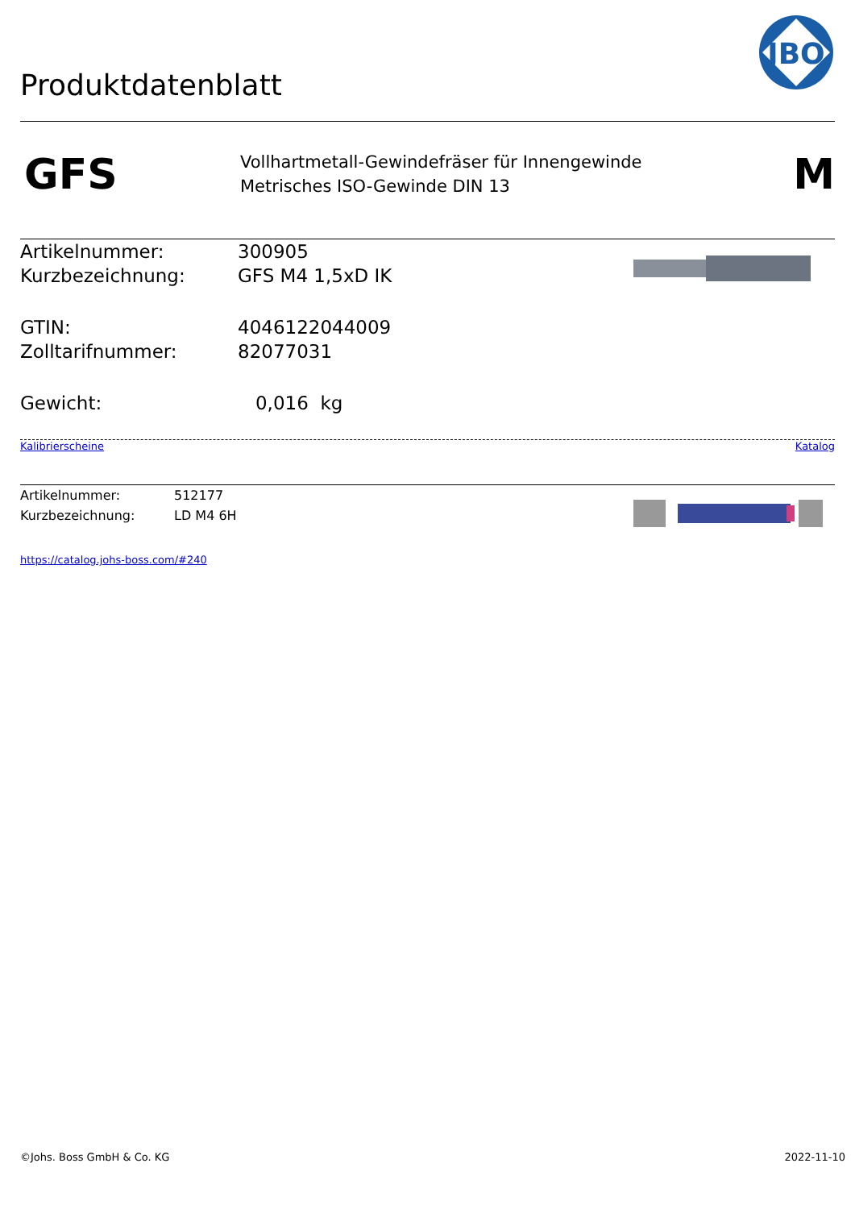Produktdatenblatt
JBO
GFS
Vollhartmetall-Gewindefräser für Innengewinde
Metrisches ISO-Gewinde DIN 13
M
| Artikelnummer: | 300905 |
| Kurzbezeichnung: | GFS M4 1,5xD IK |
| GTIN: | 4046122044009 |
| Zolltarifnummer: | 82077031 |
| Gewicht: | 0,016 kg |
Kalibrierscheine Katalog
| Artikelnummer: | 512177 |
| Kurzbezeichnung: | LD M4 6H |
https://catalog.johs-boss.com/#240
©Johs. Boss GmbH & Co. KG 2022-11-10